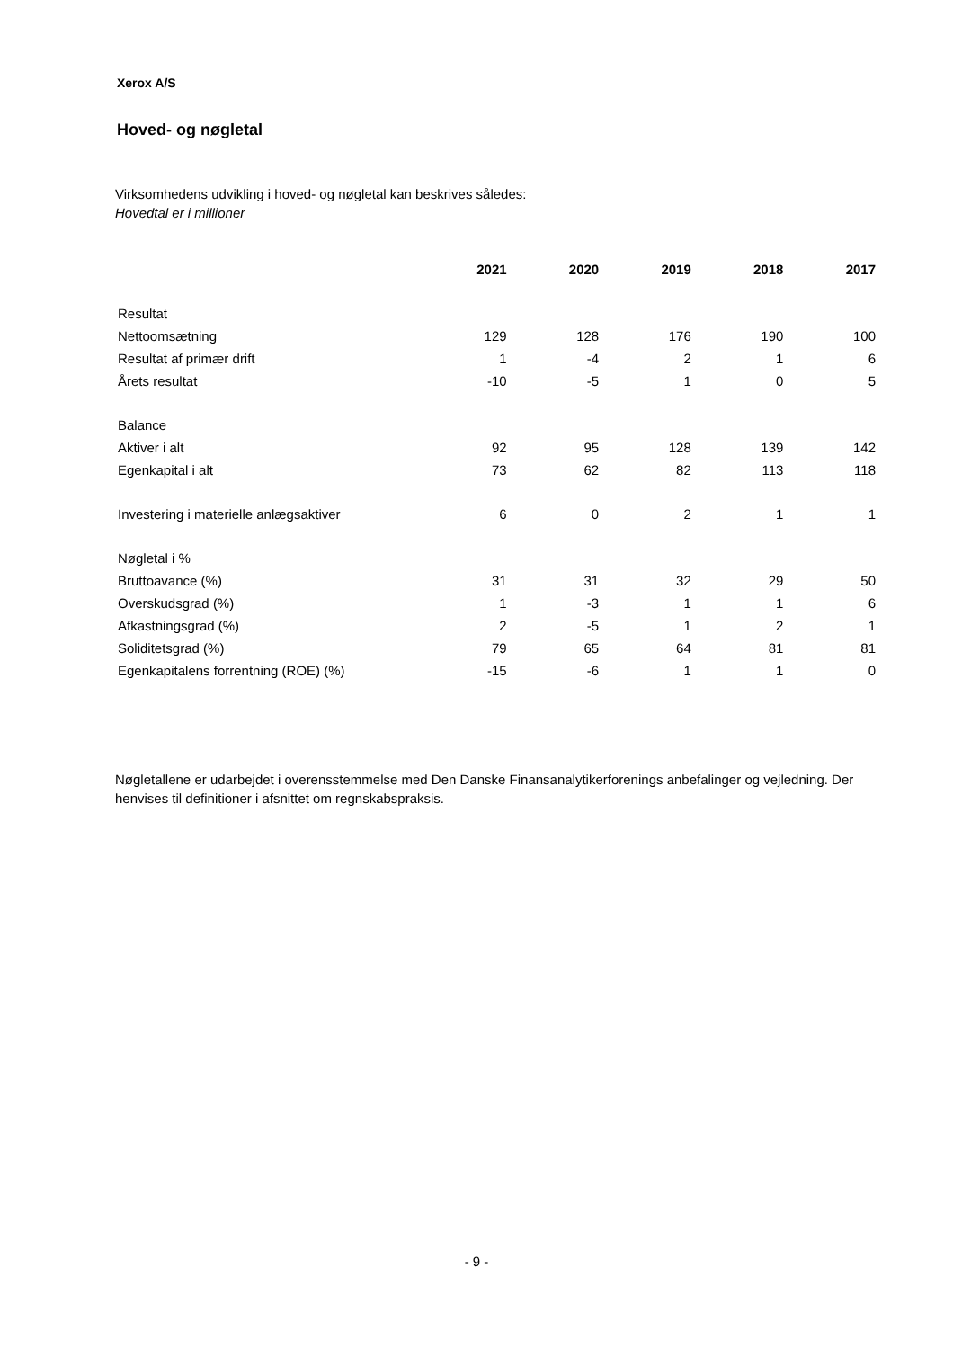Xerox A/S
Hoved- og nøgletal
Virksomhedens udvikling i hoved- og nøgletal kan beskrives således:
Hovedtal er i millioner
| | 2021 | 2020 | 2019 | 2018 | 2017 |
| --- | --- | --- | --- | --- | --- |
| Resultat | | | | | |
| Nettoomsætning | 129 | 128 | 176 | 190 | 100 |
| Resultat af primær drift | 1 | -4 | 2 | 1 | 6 |
| Årets resultat | -10 | -5 | 1 | 0 | 5 |
| Balance | | | | | |
| Aktiver i alt | 92 | 95 | 128 | 139 | 142 |
| Egenkapital i alt | 73 | 62 | 82 | 113 | 118 |
| Investering i materielle anlægsaktiver | 6 | 0 | 2 | 1 | 1 |
| Nøgletal i % | | | | | |
| Bruttoavance (%) | 31 | 31 | 32 | 29 | 50 |
| Overskudsgrad (%) | 1 | -3 | 1 | 1 | 6 |
| Afkastningsgrad (%) | 2 | -5 | 1 | 2 | 1 |
| Soliditetsgrad (%) | 79 | 65 | 64 | 81 | 81 |
| Egenkapitalens forrentning (ROE) (%) | -15 | -6 | 1 | 1 | 0 |
Nøgletallene er udarbejdet i overensstemmelse med Den Danske Finansanalytikerforenings anbefalinger og vejledning. Der henvises til definitioner i afsnittet om regnskabspraksis.
- 9 -